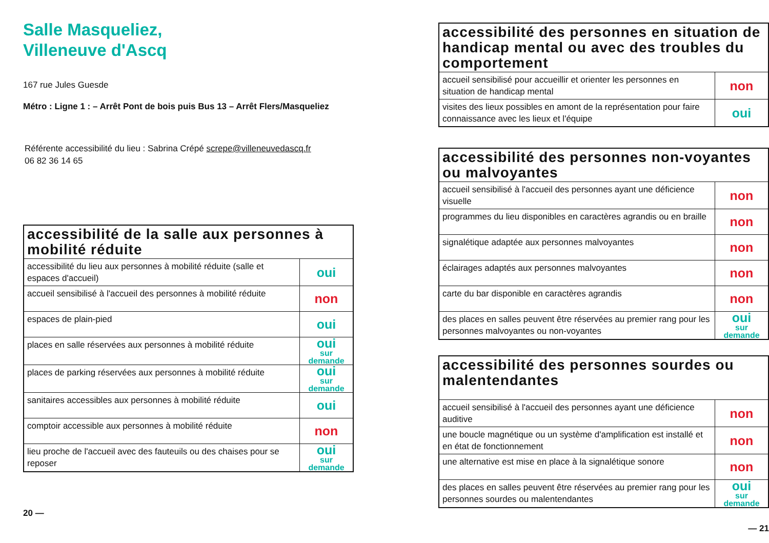Salle Masqueliez,
Villeneuve d'Ascq
167 rue Jules Guesde
Métro : Ligne 1 : – Arrêt Pont de bois puis Bus 13 – Arrêt Flers/Masqueliez
Référente accessibilité du lieu : Sabrina Crépé screpe@villeneuvedascq.fr
06 82 36 14 65
| accessibilité de la salle aux personnes à mobilité réduite | |
| --- | --- |
| accessibilité du lieu aux personnes à mobilité réduite (salle et espaces d'accueil) | oui |
| accueil sensibilisé à l'accueil des personnes à mobilité réduite | non |
| espaces de plain-pied | oui |
| places en salle réservées aux personnes à mobilité réduite | oui sur demande |
| places de parking réservées aux personnes à mobilité réduite | oui sur demande |
| sanitaires accessibles aux personnes à mobilité réduite | oui |
| comptoir accessible aux personnes à mobilité réduite | non |
| lieu proche de l'accueil avec des fauteuils ou des chaises pour se reposer | oui sur demande |
20 —
| accessibilité des personnes en situation de handicap mental ou avec des troubles du comportement | |
| --- | --- |
| accueil sensibilisé pour accueillir et orienter les personnes en situation de handicap mental | non |
| visites des lieux possibles en amont de la représentation pour faire connaissance avec les lieux et l'équipe | oui |
| accessibilité des personnes non-voyantes ou malvoyantes | |
| --- | --- |
| accueil sensibilisé à l'accueil des personnes ayant une déficience visuelle | non |
| programmes du lieu disponibles en caractères agrandis ou en braille | non |
| signalétique adaptée aux personnes malvoyantes | non |
| éclairages adaptés aux personnes malvoyantes | non |
| carte du bar disponible en caractères agrandis | non |
| des places en salles peuvent être réservées au premier rang pour les personnes malvoyantes ou non-voyantes | oui sur demande |
| accessibilité des personnes sourdes ou malentendantes | |
| --- | --- |
| accueil sensibilisé à l'accueil des personnes ayant une déficience auditive | non |
| une boucle magnétique ou un système d'amplification est installé et en état de fonctionnement | non |
| une alternative est mise en place à la signalétique sonore | non |
| des places en salles peuvent être réservées au premier rang pour les personnes sourdes ou malentendantes | oui sur demande |
— 21